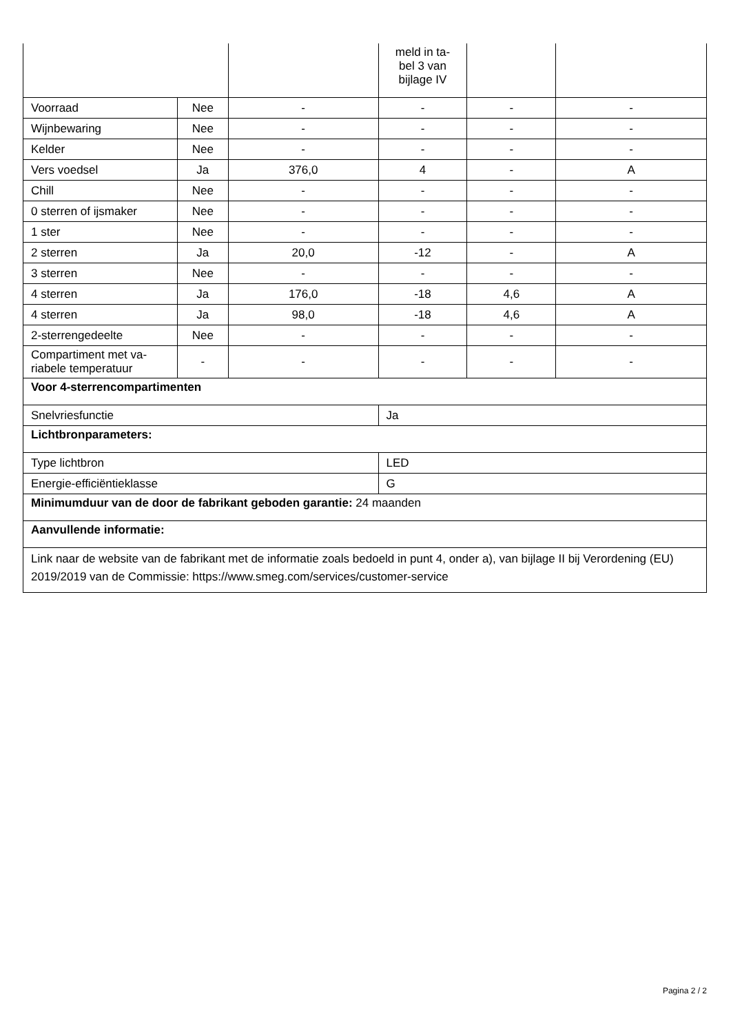| | | | meld in ta- bel 3 van bijlage IV | | |
| Voorraad | Nee | - | - | - | - |
| Wijnbewaring | Nee | - | - | - | - |
| Kelder | Nee | - | - | - | - |
| Vers voedsel | Ja | 376,0 | 4 | - | A |
| Chill | Nee | - | - | - | - |
| 0 sterren of ijsmaker | Nee | - | - | - | - |
| 1 ster | Nee | - | - | - | - |
| 2 sterren | Ja | 20,0 | -12 | - | A |
| 3 sterren | Nee | - | - | - | - |
| 4 sterren | Ja | 176,0 | -18 | 4,6 | A |
| 4 sterren | Ja | 98,0 | -18 | 4,6 | A |
| 2-sterrengedeelte | Nee | - | - | - | - |
| Compartiment met va- riabele temperatuur | - | - | - | - | - |
| Voor 4-sterrencompartimenten | | | | | |
| Snelvriesfunctie | | | Ja | | |
| Lichtbronparameters: | | | | | |
| Type lichtbron | | | LED | | |
| Energie-efficiëntieklasse | | | G | | |
| Minimumduur van de door de fabrikant geboden garantie: 24 maanden | | | | | |
| Aanvullende informatie: | | | | | |
| Link naar de website van de fabrikant met de informatie zoals bedoeld in punt 4, onder a), van bijlage II bij Verordening (EU) 2019/2019 van de Commissie: https://www.smeg.com/services/customer-service | | | | | |
Pagina 2 / 2